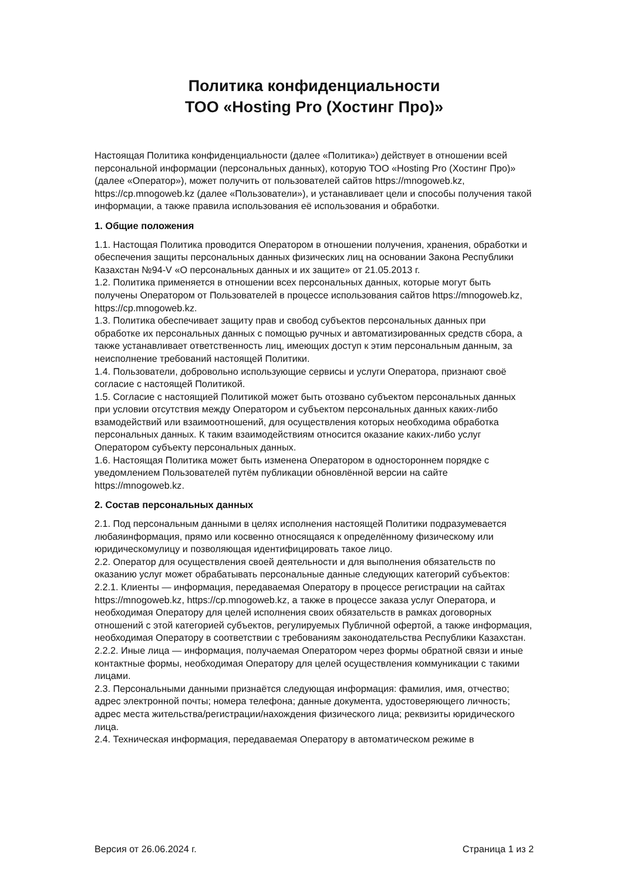Политика конфиденциальности
ТОО «Hosting Pro (Хостинг Про)»
Настоящая Политика конфиденциальности (далее «Политика») действует в отношении всей персональной информации (персональных данных), которую ТОО «Hosting Pro (Хостинг Про)» (далее «Оператор»), может получить от пользователей сайтов https://mnogoweb.kz, https://cp.mnogoweb.kz (далее «Пользователи»), и устанавливает цели и способы получения такой информации, а также правила использования её использования и обработки.
1. Общие положения
1.1. Настощая Политика проводится Оператором в отношении получения, хранения, обработки и обеспечения защиты персональных данных физических лиц на основании Закона Республики Казахстан №94-V «О персональных данных и их защите» от 21.05.2013 г.
1.2. Политика применяется в отношении всех персональных данных, которые могут быть получены Оператором от Пользователей в процессе использования сайтов https://mnogoweb.kz, https://cp.mnogoweb.kz.
1.3. Политика обеспечивает защиту прав и свобод субъектов персональных данных при обработке их персональных данных с помощью ручных и автоматизированных средств сбора, а также устанавливает ответственность лиц, имеющих доступ к этим персональным данным, за неисполнение требований настоящей Политики.
1.4. Пользователи, добровольно использующие сервисы и услуги Оператора, признают своё согласие с настоящей Политикой.
1.5. Согласие с настоящией Политикой может быть отозвано субъектом персональных данных при условии отсутствия между Оператором и субъектом персональных данных каких-либо взамодействий или взаимоотношений, для осуществления которых необходима обработка персональных данных. К таким взаимодействиям относится оказание каких-либо услуг Оператором субъекту персональных данных.
1.6. Настоящая Политика может быть изменена Оператором в одностороннем порядке с уведомлением Пользователей путём публикации обновлённой версии на сайте https://mnogoweb.kz.
2. Состав персональных данных
2.1. Под персональным данными в целях исполнения настоящей Политики подразумевается любаяинформация, прямо или косвенно относящаяся к определённому физическому или юридическомулицу и позволяющая идентифицировать такое лицо.
2.2. Оператор для осуществления своей деятельности и для выполнения обязательств по оказанию услуг может обрабатывать персональные данные следующих категорий субъектов:
2.2.1. Клиенты — информация, передаваемая Оператору в процессе регистрации на сайтах https://mnogoweb.kz, https://cp.mnogoweb.kz, а также в процессе заказа услуг Оператора, и необходимая Оператору для целей исполнения своих обязательств в рамках договорных отношений с этой категорией субъектов, регулируемых Публичной офертой, а также информация, необходимая Оператору в соответствии с требованиям законодательства Республики Казахстан.
2.2.2. Иные лица — информация, получаемая Оператором через формы обратной связи и иные контактные формы, необходимая Оператору для целей осуществления коммуникации с такими лицами.
2.3. Персональными данными признаётся следующая информация: фамилия, имя, отчество; адрес электронной почты; номера телефона; данные документа, удостоверяющего личность; адрес места жительства/регистрации/нахождения физического лица; реквизиты юридического лица.
2.4. Техническая информация, передаваемая Оператору в автоматическом режиме в
Версия от 26.06.2024 г. Страница 1 из 2